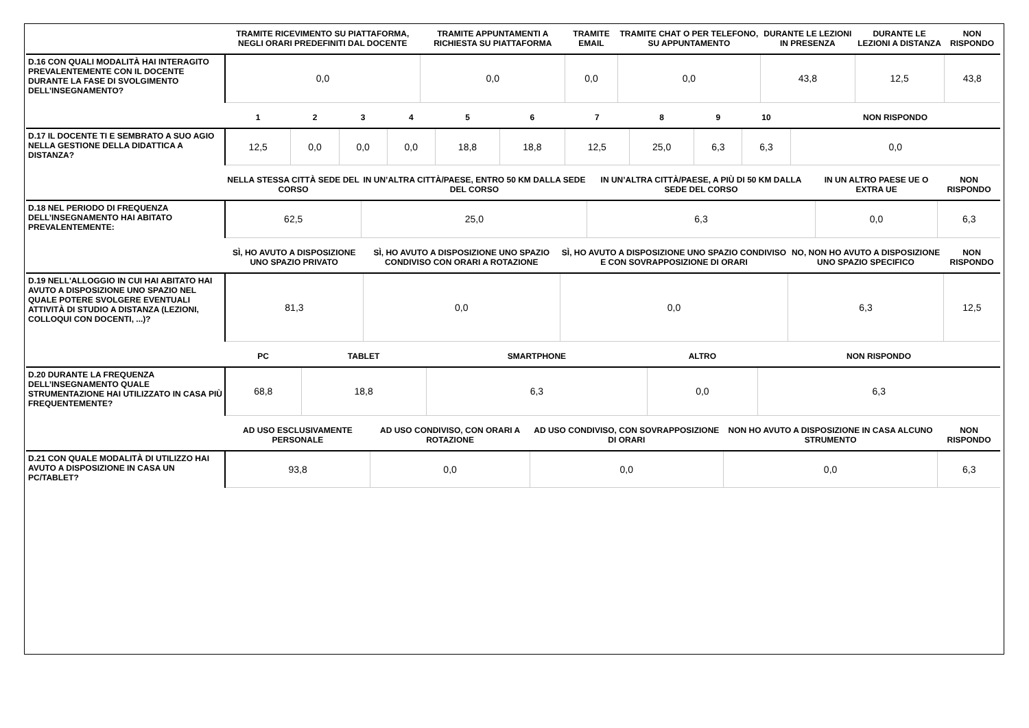| | TRAMITE RICEVIMENTO SU PIATTAFORMA, NEGLI ORARI PREDEFINITI DAL DOCENTE | TRAMITE APPUNTAMENTI A RICHIESTA SU PIATTAFORMA | TRAMITE EMAIL | TRAMITE CHAT O PER TELEFONO, SU APPUNTAMENTO | DURANTE LE LEZIONI IN PRESENZA | DURANTE LE LEZIONI A DISTANZA | NON RISPONDO |
| --- | --- | --- | --- | --- | --- | --- | --- |
| D.16 CON QUALI MODALITÀ HAI INTERAGITO PREVALENTEMENTE CON IL DOCENTE DURANTE LA FASE DI SVOLGIMENTO DELL’INSEGNAMENTO? | 0,0 | 0,0 | 0,0 | 0,0 | 43,8 | 12,5 | 43,8 |
| | 1 | 2 | 3 | 4 | 5 | 6 | 7 | 8 | 9 | 10 | NON RISPONDO |
| --- | --- | --- | --- | --- | --- | --- | --- | --- | --- | --- | --- |
| D.17 IL DOCENTE TI E SEMBRATO A SUO AGIO NELLA GESTIONE DELLA DIDATTICA A DISTANZA? | 12,5 | 0,0 | 0,0 | 0,0 | 18,8 | 18,8 | 12,5 | 25,0 | 6,3 | 6,3 | 0,0 |
| | NELLA STESSA CITTÀ SEDE DEL CORSO | IN UN’ALTRA CITTÀ/PAESE, ENTRO 50 KM DALLA SEDE DEL CORSO | IN UN’ALTRA CITTÀ/PAESE, A PIÙ DI 50 KM DALLA SEDE DEL CORSO | IN UN ALTRO PAESE UE O EXTRA UE | NON RISPONDO |
| --- | --- | --- | --- | --- | --- |
| D.18 NEL PERIODO DI FREQUENZA DELL’INSEGNAMENTO HAI ABITATO PREVALENTEMENTE: | 62,5 | 25,0 | 6,3 | 0,0 | 6,3 |
| | SÌ, HO AVUTO A DISPOSIZIONE UNO SPAZIO PRIVATO | SÌ, HO AVUTO A DISPOSIZIONE UNO SPAZIO CONDIVISO CON ORARI A ROTAZIONE | SÌ, HO AVUTO A DISPOSIZIONE UNO SPAZIO CONDIVISO E CON SOVRAPPOSIZIONE DI ORARI | NO, NON HO AVUTO A DISPOSIZIONE UNO SPAZIO SPECIFICO | NON RISPONDO |
| --- | --- | --- | --- | --- | --- |
| D.19 NELL'ALLOGGIO IN CUI HAI ABITATO HAI AVUTO A DISPOSIZIONE UNO SPAZIO NEL QUALE POTERE SVOLGERE EVENTUALI ATTIVITÀ DI STUDIO A DISTANZA (LEZIONI, COLLOQUI CON DOCENTI, ...)? | 81,3 | 0,0 | 0,0 | 6,3 | 12,5 |
| | PC | TABLET | SMARTPHONE | ALTRO | NON RISPONDO |
| --- | --- | --- | --- | --- | --- |
| D.20 DURANTE LA FREQUENZA DELL’INSEGNAMENTO QUALE STRUMENTAZIONE HAI UTILIZZATO IN CASA PIÙ FREQUENTEMENTE? | 68,8 | 18,8 | 6,3 | 0,0 | 6,3 |
| | AD USO ESCLUSIVAMENTE PERSONALE | AD USO CONDIVISO, CON ORARI A ROTAZIONE | AD USO CONDIVISO, CON SOVRAPPOSIZIONE DI ORARI | NON HO AVUTO A DISPOSIZIONE IN CASA ALCUNO STRUMENTO | NON RISPONDO |
| --- | --- | --- | --- | --- | --- |
| D.21 CON QUALE MODALITÀ DI UTILIZZO HAI AVUTO A DISPOSIZIONE IN CASA UN PC/TABLET? | 93,8 | 0,0 | 0,0 | 0,0 | 6,3 |